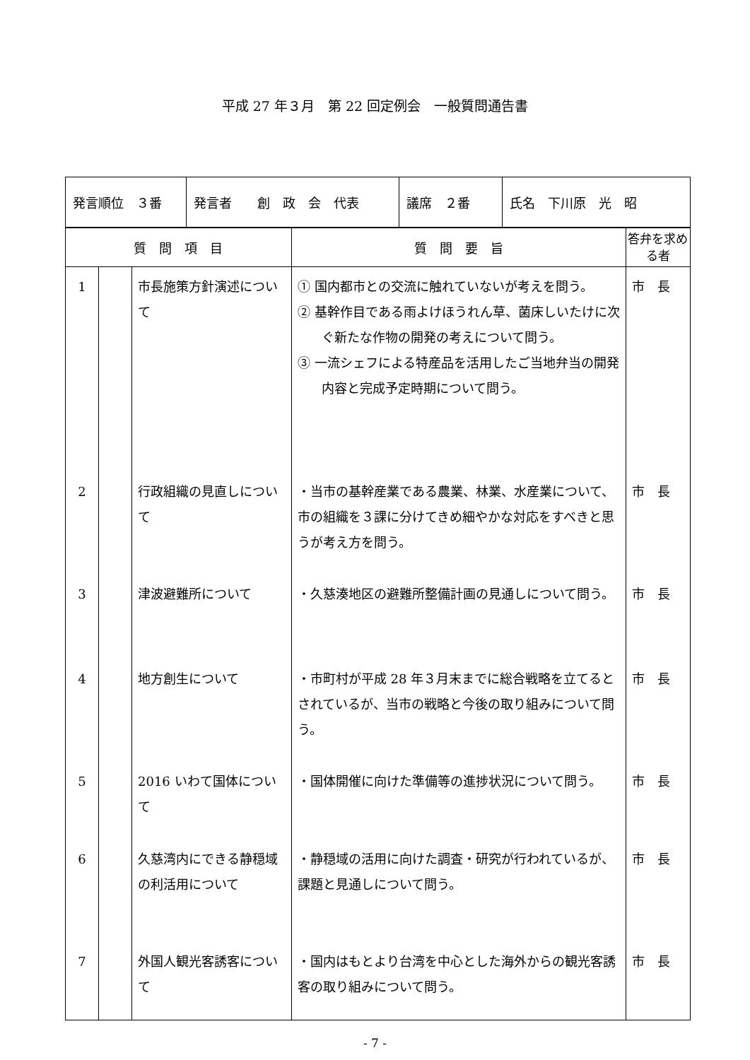平成 27 年３月　第 22 回定例会　一般質問通告書
| 発言順位 ３番 | 発言者 創 政 会 代表 | 議席 ２番 | 氏名 下川原 光 昭 |
| 質 問 項 目 | | | 質 問 要 旨 | 答弁を求める者 |
| --- | --- | --- | --- | --- |
| 1 | | 市長施策方針演述について | ① 国内都市との交流に触れていないが考えを問う。 ② 基幹作目である雨よけほうれん草、菌床しいたけに次ぐ新たな作物の開発の考えについて問う。 ③ 一流シェフによる特産品を活用したご当地弁当の開発内容と完成予定時期について問う。 | 市 長 |
| 2 | | 行政組織の見直しについて | ・当市の基幹産業である農業、林業、水産業について、市の組織を３課に分けてきめ細やかな対応をすべきと思うが考え方を問う。 | 市 長 |
| 3 | | 津波避難所について | ・久慈湊地区の避難所整備計画の見通しについて問う。 | 市 長 |
| 4 | | 地方創生について | ・市町村が平成 28 年３月末までに総合戦略を立てるとされているが、当市の戦略と今後の取り組みについて問う。 | 市 長 |
| 5 | | 2016 いわて国体について | ・国体開催に向けた準備等の進捗状況について問う。 | 市 長 |
| 6 | | 久慈湾内にできる静穏域の利活用について | ・静穏域の活用に向けた調査・研究が行われているが、課題と見通しについて問う。 | 市 長 |
| 7 | | 外国人観光客誘客について | ・国内はもとより台湾を中心とした海外からの観光客誘客の取り組みについて問う。 | 市 長 |
- 7 -